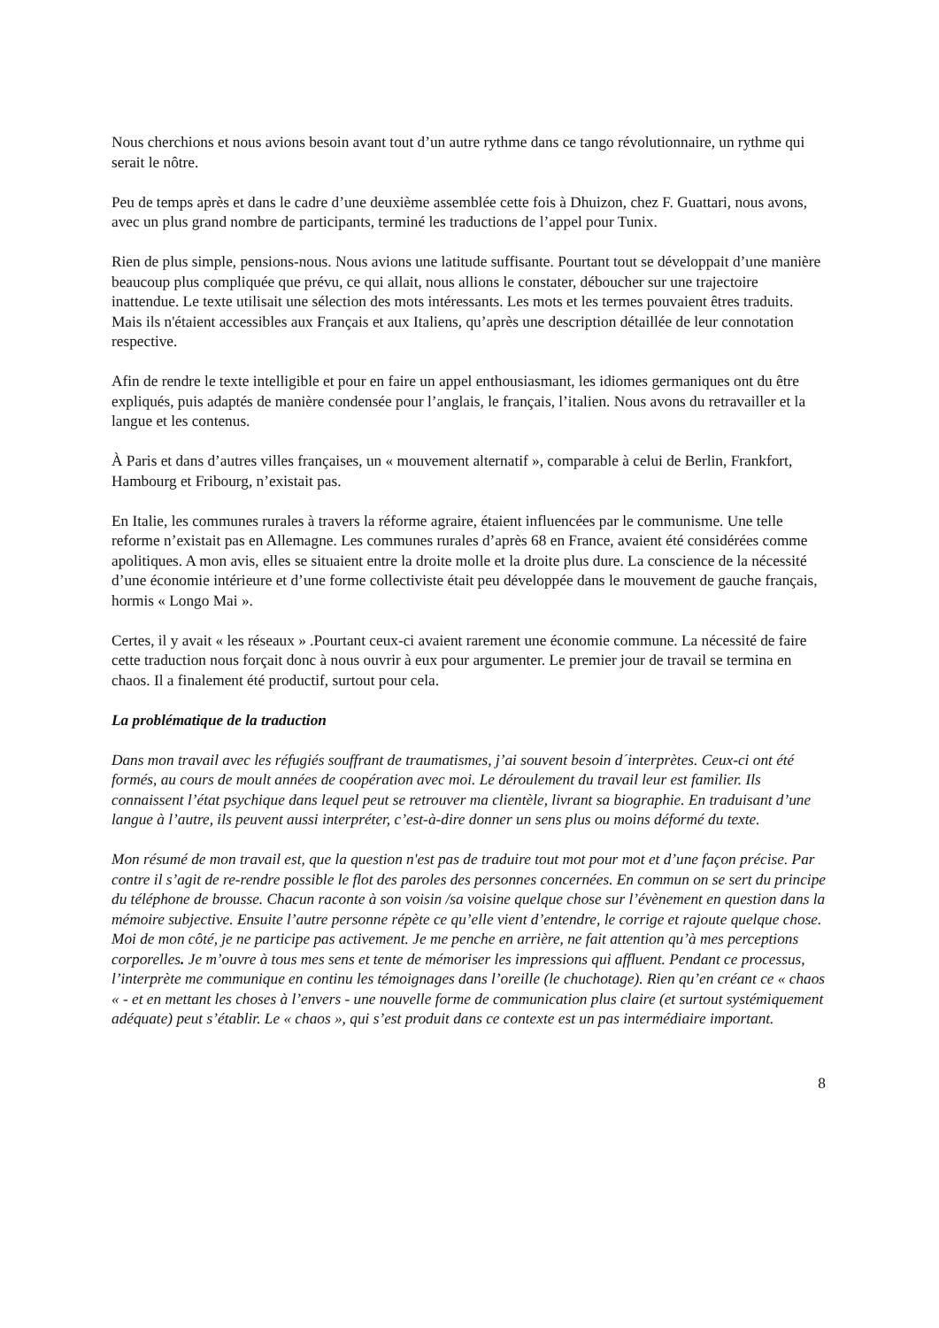Nous cherchions et nous avions besoin avant tout d’un autre rythme dans ce tango révolutionnaire, un rythme qui serait le nôtre.
Peu de temps après et dans le cadre d’une deuxième assemblée cette fois à Dhuizon, chez F. Guattari, nous avons, avec un plus grand nombre de participants, terminé les traductions de l’appel pour Tunix.
Rien de plus simple, pensions-nous. Nous avions une latitude suffisante. Pourtant tout se développait d’une manière beaucoup plus compliquée que prévu, ce qui allait, nous allions le constater, déboucher sur une trajectoire inattendue. Le texte utilisait une sélection des mots intéressants. Les mots et les termes pouvaient êtres traduits. Mais ils n'étaient accessibles aux Français et aux Italiens, qu’après une description détaillée de leur connotation respective.
Afin de rendre le texte intelligible et pour en faire un appel enthousiasmant, les idiomes germaniques ont du être expliqués, puis adaptés de manière condensée pour l’anglais, le français, l’italien. Nous avons du retravailler et la langue et les contenus.
À Paris et dans d’autres villes françaises, un « mouvement alternatif », comparable à celui de Berlin, Frankfort, Hambourg et Fribourg, n’existait pas.
En Italie, les communes rurales à travers la réforme agraire, étaient influencées par le communisme. Une telle reforme n’existait pas en Allemagne. Les communes rurales d’après 68 en France, avaient été considérées comme apolitiques. A mon avis, elles se situaient entre la droite molle et la droite plus dure. La conscience de la nécessité d’une économie intérieure et d’une forme collectiviste était peu développée dans le mouvement de gauche français, hormis « Longo Mai ».
Certes, il y avait « les réseaux » .Pourtant ceux-ci avaient rarement une économie commune. La nécessité de faire cette traduction nous forçait donc à nous ouvrir à eux pour argumenter. Le premier jour de travail se termina en chaos. Il a finalement été productif, surtout pour cela.
La problématique de la traduction
Dans mon travail avec les réfugiés souffrant de traumatismes, j’ai souvent besoin d´interprètes. Ceux-ci ont été formés, au cours de moult années de coopération avec moi. Le déroulement du travail leur est familier. Ils connaissent l’état psychique dans lequel peut se retrouver ma clientèle, livrant sa biographie. En traduisant d’une langue à l’autre, ils peuvent aussi interpréter, c’est-à-dire donner un sens plus ou moins déformé du texte.
Mon résumé de mon travail est, que la question n'est pas de traduire tout mot pour mot et d’une façon précise. Par contre il s’agit de re-rendre possible le flot des paroles des personnes concernées. En commun on se sert du principe du téléphone de brousse. Chacun raconte à son voisin /sa voisine quelque chose sur l’évènement en question dans la mémoire subjective. Ensuite l’autre personne répète ce qu’elle vient d’entendre, le corrige et rajoute quelque chose. Moi de mon côté, je ne participe pas activement. Je me penche en arrière, ne fait attention qu’à mes perceptions corporelles. Je m’ouvre à tous mes sens et tente de mémoriser les impressions qui affluent. Pendant ce processus, l’interprète me communique en continu les témoignages dans l’oreille (le chuchotage). Rien qu’en créant ce « chaos « - et en mettant les choses à l’envers - une nouvelle forme de communication plus claire (et surtout systémiquement adéquate) peut s’établir. Le « chaos », qui s’est produit dans ce contexte est un pas intermédiaire important.
8